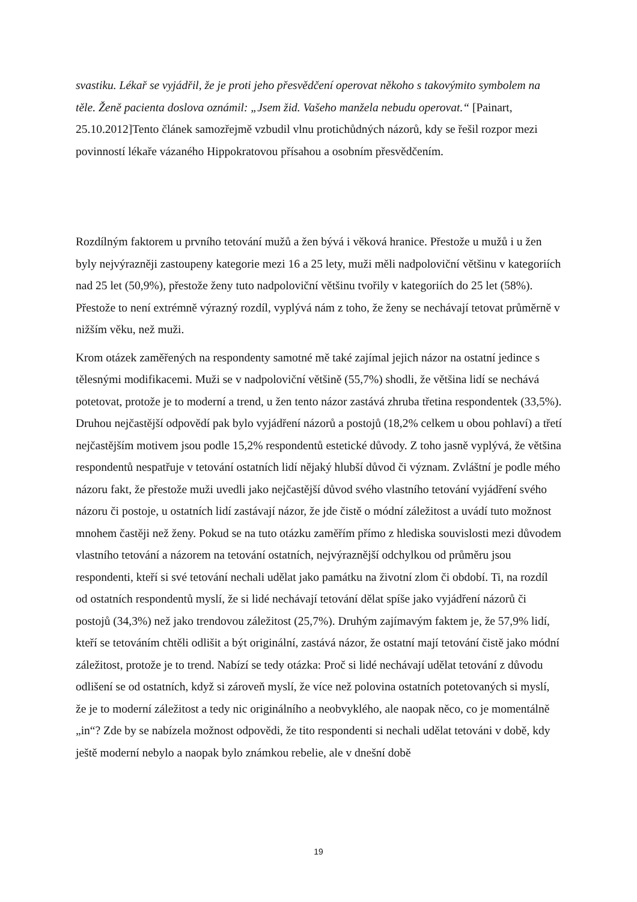svastiku. Lékař se vyjádřil, že je proti jeho přesvědčení operovat někoho s takovýmito symbolem na těle. Ženě pacienta doslova oznámil: „Jsem žid. Vašeho manžela nebudu operovat.“ [Painart, 25.10.2012]Tento článek samozřejmě vzbudil vlnu protichůdných názorů, kdy se řešil rozpor mezi povinností lékaře vázaného Hippokratovou přísahou a osobním přesvědčením.
Rozdílným faktorem u prvního tetování mužů a žen bývá i věková hranice. Přestože u mužů i u žen byly nejvýrazněji zastoupeny kategorie mezi 16 a 25 lety, muži měli nadpoloviční většinu v kategoriích nad 25 let (50,9%), přestože ženy tuto nadpoloviční většinu tvořily v kategoriích do 25 let (58%). Přestože to není extrémně výrazný rozdíl, vyplývá nám z toho, že ženy se nechávají tetovat průměrně v nižším věku, než muži.
Krom otázek zaměřených na respondenty samotné mě také zajímal jejich názor na ostatní jedince s tělesnými modifikacemi. Muži se v nadpoloviční většině (55,7%) shodli, že většina lidí se nechává potetovat, protože je to moderní a trend, u žen tento názor zastává zhruba třetina respondentek (33,5%). Druhou nejčastější odpovědí pak bylo vyjádření názorů a postojů (18,2% celkem u obou pohlaví) a třetí nejčastějším motivem jsou podle 15,2% respondentů estetické důvody. Z toho jasně vyplývá, že většina respondentů nespatřuje v tetování ostatních lidí nějaký hlubší důvod či význam. Zvláštní je podle mého názoru fakt, že přestože muži uvedli jako nejčastější důvod svého vlastního tetování vyjádření svého názoru či postoje, u ostatních lidí zastávají názor, že jde čistě o módní záležitost a uvádí tuto možnost mnohem častěji než ženy. Pokud se na tuto otázku zaměřím přímo z hlediska souvislosti mezi důvodem vlastního tetování a názorem na tetování ostatních, nejvýraznější odchylkou od průměru jsou respondenti, kteří si své tetování nechali udělat jako památku na životní zlom či období. Ti, na rozdíl od ostatních respondentů myslí, že si lidé nechávají tetování dělat spíše jako vyjádření názorů či postojů (34,3%) než jako trendovou záležitost (25,7%). Druhým zajímavým faktem je, že 57,9% lidí, kteří se tetováním chtěli odlišit a být originální, zastává názor, že ostatní mají tetování čistě jako módní záležitost, protože je to trend. Nabízí se tedy otázka: Proč si lidé nechávají udělat tetování z důvodu odlišení se od ostatních, když si zároveň myslí, že více než polovina ostatních potetovaných si myslí, že je to moderní záležitost a tedy nic originálního a neobvyklého, ale naopak něco, co je momentálně „in“? Zde by se nabízela možnost odpovědi, že tito respondenti si nechali udělat tetováni v době, kdy ještě moderní nebylo a naopak bylo známkou rebelie, ale v dnešní době
19